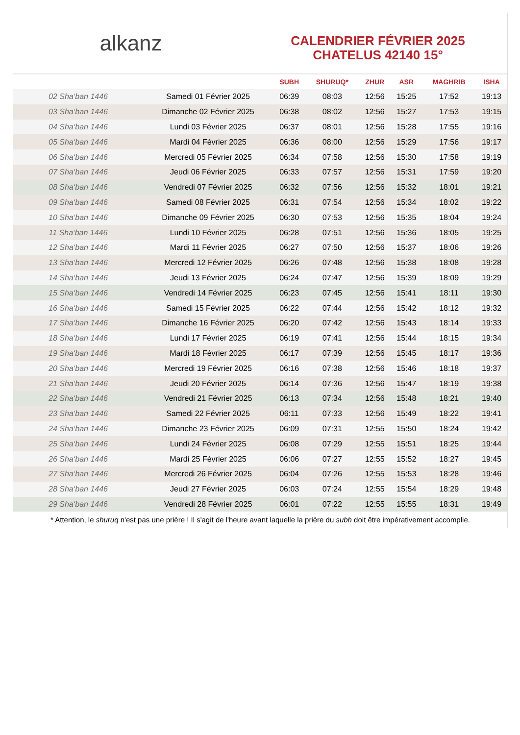alkanz
CALENDRIER FÉVRIER 2025
CHATELUS 42140 15°
| | | SUBH | SHURUQ* | ZHUR | ASR | MAGHRIB | ISHA |
| --- | --- | --- | --- | --- | --- | --- | --- |
| 02 Sha‘ban 1446 | Samedi 01 Février 2025 | 06:39 | 08:03 | 12:56 | 15:25 | 17:52 | 19:13 |
| 03 Sha‘ban 1446 | Dimanche 02 Février 2025 | 06:38 | 08:02 | 12:56 | 15:27 | 17:53 | 19:15 |
| 04 Sha‘ban 1446 | Lundi 03 Février 2025 | 06:37 | 08:01 | 12:56 | 15:28 | 17:55 | 19:16 |
| 05 Sha‘ban 1446 | Mardi 04 Février 2025 | 06:36 | 08:00 | 12:56 | 15:29 | 17:56 | 19:17 |
| 06 Sha‘ban 1446 | Mercredi 05 Février 2025 | 06:34 | 07:58 | 12:56 | 15:30 | 17:58 | 19:19 |
| 07 Sha‘ban 1446 | Jeudi 06 Février 2025 | 06:33 | 07:57 | 12:56 | 15:31 | 17:59 | 19:20 |
| 08 Sha‘ban 1446 | Vendredi 07 Février 2025 | 06:32 | 07:56 | 12:56 | 15:32 | 18:01 | 19:21 |
| 09 Sha‘ban 1446 | Samedi 08 Février 2025 | 06:31 | 07:54 | 12:56 | 15:34 | 18:02 | 19:22 |
| 10 Sha‘ban 1446 | Dimanche 09 Février 2025 | 06:30 | 07:53 | 12:56 | 15:35 | 18:04 | 19:24 |
| 11 Sha‘ban 1446 | Lundi 10 Février 2025 | 06:28 | 07:51 | 12:56 | 15:36 | 18:05 | 19:25 |
| 12 Sha‘ban 1446 | Mardi 11 Février 2025 | 06:27 | 07:50 | 12:56 | 15:37 | 18:06 | 19:26 |
| 13 Sha‘ban 1446 | Mercredi 12 Février 2025 | 06:26 | 07:48 | 12:56 | 15:38 | 18:08 | 19:28 |
| 14 Sha‘ban 1446 | Jeudi 13 Février 2025 | 06:24 | 07:47 | 12:56 | 15:39 | 18:09 | 19:29 |
| 15 Sha‘ban 1446 | Vendredi 14 Février 2025 | 06:23 | 07:45 | 12:56 | 15:41 | 18:11 | 19:30 |
| 16 Sha‘ban 1446 | Samedi 15 Février 2025 | 06:22 | 07:44 | 12:56 | 15:42 | 18:12 | 19:32 |
| 17 Sha‘ban 1446 | Dimanche 16 Février 2025 | 06:20 | 07:42 | 12:56 | 15:43 | 18:14 | 19:33 |
| 18 Sha‘ban 1446 | Lundi 17 Février 2025 | 06:19 | 07:41 | 12:56 | 15:44 | 18:15 | 19:34 |
| 19 Sha‘ban 1446 | Mardi 18 Février 2025 | 06:17 | 07:39 | 12:56 | 15:45 | 18:17 | 19:36 |
| 20 Sha‘ban 1446 | Mercredi 19 Février 2025 | 06:16 | 07:38 | 12:56 | 15:46 | 18:18 | 19:37 |
| 21 Sha‘ban 1446 | Jeudi 20 Février 2025 | 06:14 | 07:36 | 12:56 | 15:47 | 18:19 | 19:38 |
| 22 Sha‘ban 1446 | Vendredi 21 Février 2025 | 06:13 | 07:34 | 12:56 | 15:48 | 18:21 | 19:40 |
| 23 Sha‘ban 1446 | Samedi 22 Février 2025 | 06:11 | 07:33 | 12:56 | 15:49 | 18:22 | 19:41 |
| 24 Sha‘ban 1446 | Dimanche 23 Février 2025 | 06:09 | 07:31 | 12:55 | 15:50 | 18:24 | 19:42 |
| 25 Sha‘ban 1446 | Lundi 24 Février 2025 | 06:08 | 07:29 | 12:55 | 15:51 | 18:25 | 19:44 |
| 26 Sha‘ban 1446 | Mardi 25 Février 2025 | 06:06 | 07:27 | 12:55 | 15:52 | 18:27 | 19:45 |
| 27 Sha‘ban 1446 | Mercredi 26 Février 2025 | 06:04 | 07:26 | 12:55 | 15:53 | 18:28 | 19:46 |
| 28 Sha‘ban 1446 | Jeudi 27 Février 2025 | 06:03 | 07:24 | 12:55 | 15:54 | 18:29 | 19:48 |
| 29 Sha‘ban 1446 | Vendredi 28 Février 2025 | 06:01 | 07:22 | 12:55 | 15:55 | 18:31 | 19:49 |
* Attention, le shuruq n'est pas une prière ! Il s'agit de l'heure avant laquelle la prière du subh doit être impérativement accomplie.